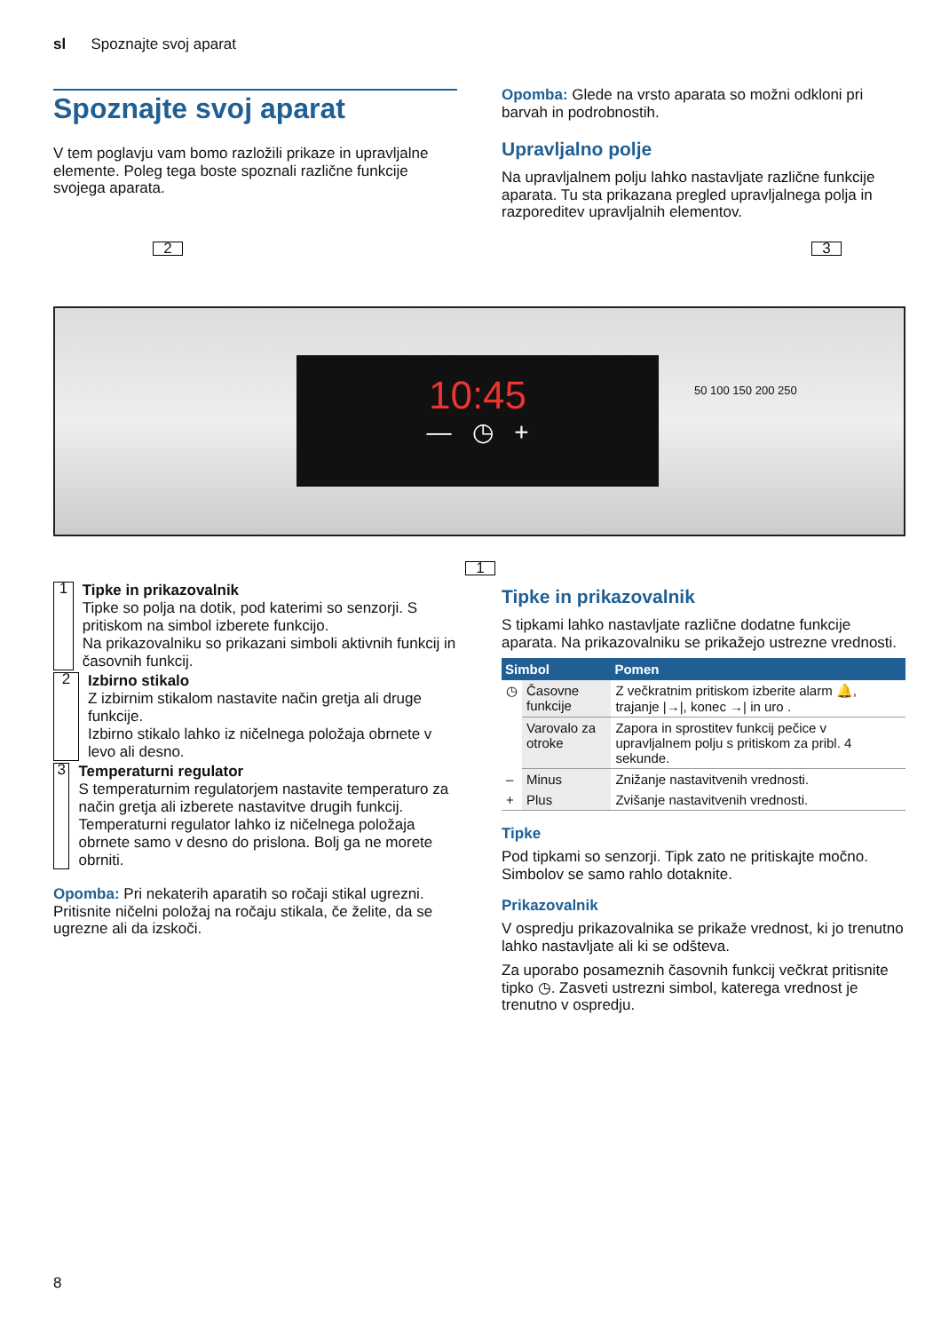sl Spoznajte svoj aparat
Spoznajte svoj aparat
V tem poglavju vam bomo razložili prikaze in upravljalne elemente. Poleg tega boste spoznali različne funkcije svojega aparata.
Opomba: Glede na vrsto aparata so možni odkloni pri barvah in podrobnostih.
Upravljalno polje
Na upravljalnem polju lahko nastavljate različne funkcije aparata. Tu sta prikazana pregled upravljalnega polja in razporeditev upravljalnih elementov.
2 3
10:45
— ◷ +
50 100 150 200 250
1
1
Tipke in prikazovalnik
Tipke so polja na dotik, pod katerimi so senzorji. S pritiskom na simbol izberete funkcijo.
Na prikazovalniku so prikazani simboli aktivnih funkcij in časovnih funkcij.
2
Izbirno stikalo
Z izbirnim stikalom nastavite način gretja ali druge funkcije.
Izbirno stikalo lahko iz ničelnega položaja obrnete v levo ali desno.
3
Temperaturni regulator
S temperaturnim regulatorjem nastavite temperaturo za način gretja ali izberete nastavitve drugih funkcij.
Temperaturni regulator lahko iz ničelnega položaja obrnete samo v desno do prislona. Bolj ga ne morete obrniti.
Opomba: Pri nekaterih aparatih so ročaji stikal ugrezni. Pritisnite ničelni položaj na ročaju stikala, če želite, da se ugrezne ali da izskoči.
Tipke in prikazovalnik
S tipkami lahko nastavljate različne dodatne funkcije aparata. Na prikazovalniku se prikažejo ustrezne vrednosti.
| Simbol | | Pomen |
| --- | --- | --- |
| ◷ | Časovne funkcije | Z večkratnim pritiskom izberite alarm 🔔, trajanje /→/, konec →/ in uro . |
| | Varovalo za otroke | Zapora in sprostitev funkcij pečice v upravljalnem polju s pritiskom za pribl. 4 sekunde. |
| – | Minus | Znižanje nastavitvenih vrednosti. |
| + | Plus | Zvišanje nastavitvenih vrednosti. |
Tipke
Pod tipkami so senzorji. Tipk zato ne pritiskajte močno. Simbolov se samo rahlo dotaknite.
Prikazovalnik
V ospredju prikazovalnika se prikaže vrednost, ki jo trenutno lahko nastavljate ali ki se odšteva.
Za uporabo posameznih časovnih funkcij večkrat pritisnite tipko ◷. Zasveti ustrezni simbol, katerega vrednost je trenutno v ospredju.
8